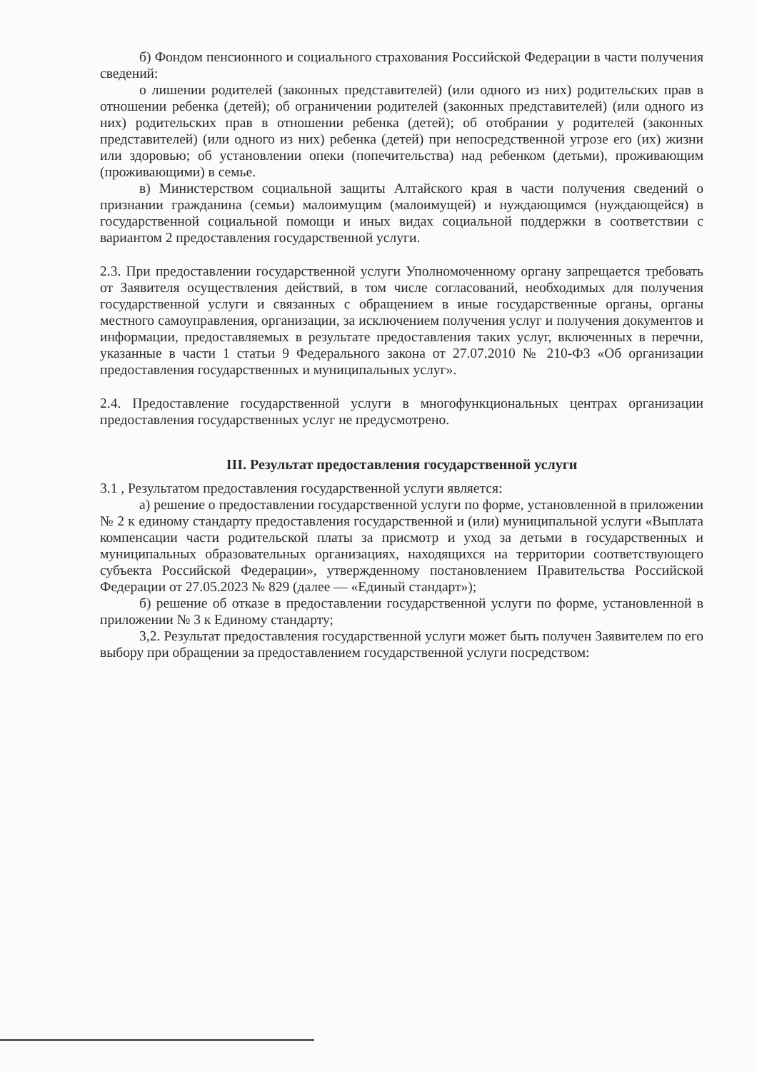б) Фондом пенсионного и социального страхования Российской Федерации в части получения сведений:
о лишении родителей (законных представителей) (или одного из них) родительских прав в отношении ребенка (детей); об ограничении родителей (законных представителей) (или одного из них) родительских прав в отношении ребенка (детей); об отобрании у родителей (законных представителей) (или одного из них) ребенка (детей) при непосредственной угрозе его (их) жизни или здоровью; об установлении опеки (попечительства) над ребенком (детьми), проживающим (проживающими) в семье.
в) Министерством социальной защиты Алтайского края в части получения сведений о признании гражданина (семьи) малоимущим (малоимущей) и нуждающимся (нуждающейся) в государственной социальной помощи и иных видах социальной поддержки в соответствии с вариантом 2 предоставления государственной услуги.
2.3. При предоставлении государственной услуги Уполномоченному органу запрещается требовать от Заявителя осуществления действий, в том числе согласований, необходимых для получения государственной услуги и связанных с обращением в иные государственные органы, органы местного самоуправления, организации, за исключением получения услуг и получения документов и информации, предоставляемых в результате предоставления таких услуг, включенных в перечни, указанные в части 1 статьи 9 Федерального закона от 27.07.2010 № 210-ФЗ «Об организации предоставления государственных и муниципальных услуг».
2.4. Предоставление государственной услуги в многофункциональных центрах организации предоставления государственных услуг не предусмотрено.
III. Результат предоставления государственной услуги
3.1 , Результатом предоставления государственной услуги является:
а) решение о предоставлении государственной услуги по форме, установленной в приложении № 2 к единому стандарту предоставления государственной и (или) муниципальной услуги «Выплата компенсации части родительской платы за присмотр и уход за детьми в государственных и муниципальных образовательных организациях, находящихся на территории соответствующего субъекта Российской Федерации», утвержденному постановлением Правительства Российской Федерации от 27.05.2023 № 829 (далее — «Единый стандарт»);
б) решение об отказе в предоставлении государственной услуги по форме, установленной в приложении № 3 к Единому стандарту;
3,2. Результат предоставления государственной услуги может быть получен Заявителем по его выбору при обращении за предоставлением государственной услуги посредством: